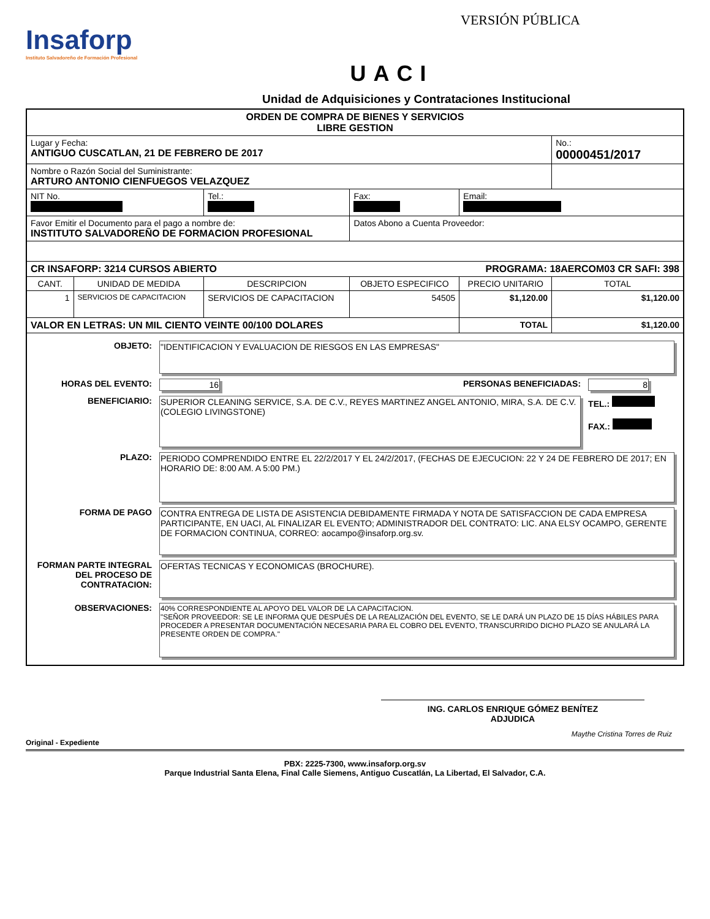Insaforp
Instituto Salvadoreño de Formación Profesional
VERSIÓN PÚBLICA
UACI
Unidad de Adquisiciones y Contrataciones Institucional
| ORDEN DE COMPRA DE BIENES Y SERVICIOS LIBRE GESTION | | | | | |
| Lugar y Fecha: ANTIGUO CUSCATLAN, 21 DE FEBRERO DE 2017 | | | | | No.: 00000451/2017 |
| Nombre o Razón Social del Suministrante: ARTURO ANTONIO CIENFUEGOS VELAZQUEZ | | | | | |
| NIT No. | | Tel.: | Fax: | Email: | |
| Favor Emitir el Documento para el pago a nombre de: INSTITUTO SALVADOREÑO DE FORMACION PROFESIONAL | | | Datos Abono a Cuenta Proveedor: | | |
| CR INSAFORP: 3214 CURSOS ABIERTO PROGRAMA: 18AERCOM03 CR SAFI: 398 | | | | | |
| CANT. | UNIDAD DE MEDIDA | DESCRIPCION | OBJETO ESPECIFICO | PRECIO UNITARIO | TOTAL |
| 1 | SERVICIOS DE CAPACITACION | SERVICIOS DE CAPACITACION | 54505 | $1,120.00 | $1,120.00 |
| VALOR EN LETRAS: UN MIL CIENTO VEINTE 00/100 DOLARES | | | | TOTAL | $1,120.00 |
| / OBJETO: / "IDENTIFICACION Y EVALUACION DE RIESGOS EN LAS EMPRESAS" / / / / HORAS DEL EVENTO: / 16 / PERSONAS BENEFICIADAS: / 8 / / BENEFICIARIO: / SUPERIOR CLEANING SERVICE, S.A. DE C.V., REYES MARTINEZ ANGEL ANTONIO, MIRA, S.A. DE C.V. (COLEGIO LIVINGSTONE) / / TEL.: FAX.: / / PLAZO: / PERIODO COMPRENDIDO ENTRE EL 22/2/2017 Y EL 24/2/2017, (FECHAS DE EJECUCION: 22 Y 24 DE FEBRERO DE 2017; EN HORARIO DE: 8:00 AM. A 5:00 PM.) / / / / FORMA DE PAGO / CONTRA ENTREGA DE LISTA DE ASISTENCIA DEBIDAMENTE FIRMADA Y NOTA DE SATISFACCION DE CADA EMPRESA PARTICIPANTE, EN UACI, AL FINALIZAR EL EVENTO; ADMINISTRADOR DEL CONTRATO: LIC. ANA ELSY OCAMPO, GERENTE DE FORMACION CONTINUA, CORREO: aocampo@insaforp.org.sv. / / / / FORMAN PARTE INTEGRAL DEL PROCESO DE CONTRATACION: / OFERTAS TECNICAS Y ECONOMICAS (BROCHURE). / / / / OBSERVACIONES: / 40% CORRESPONDIENTE AL APOYO DEL VALOR DE LA CAPACITACION. "SEÑOR PROVEEDOR: SE LE INFORMA QUE DESPUÉS DE LA REALIZACIÓN DEL EVENTO, SE LE DARÁ UN PLAZO DE 15 DÍAS HÁBILES PARA PROCEDER A PRESENTAR DOCUMENTACIÓN NECESARIA PARA EL COBRO DEL EVENTO, TRANSCURRIDO DICHO PLAZO SE ANULARÁ LA PRESENTE ORDEN DE COMPRA." / / / | | | | | |
ING. CARLOS ENRIQUE GÓMEZ BENÍTEZ
ADJUDICA
Maythe Cristina Torres de Ruiz
Original - Expediente
PBX: 2225-7300, www.insaforp.org.sv
Parque Industrial Santa Elena, Final Calle Siemens, Antiguo Cuscatlán, La Libertad, El Salvador, C.A.